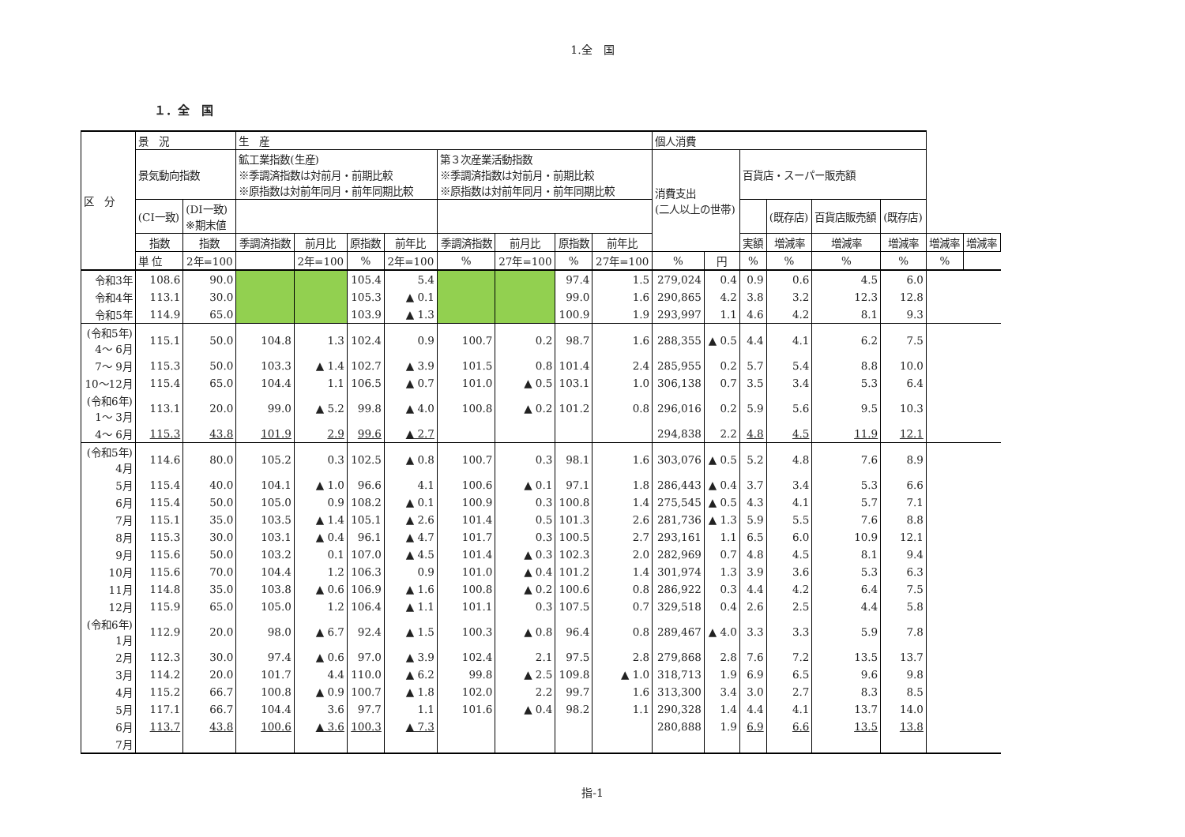1.全　国
１．全　国
| 区 分 | 景 況 | | 生 産 | | | | | | | | 個人消費 | | | | | | | |
| --- | --- | --- | --- | --- | --- | --- | --- | --- | --- | --- | --- | --- | --- | --- | --- | --- | --- | --- |
| | 景気動向指数 | | 鉱工業指数(生産) ※季調済指数は対前月・前期比較 ※原指数は対前年同月・前年同期比較 | | | | 第３次産業活動指数 ※季調済指数は対前月・前期比較 ※原指数は対前年同月・前年同期比較 | | | | 消費支出 (二人以上の世帯) | | 百貨店・スーパー販売額 | | | | | |
| | (CI一致) | (DI一致) ※期末値 | | | | | | | | | | | | (既存店) | 百貨店販売額 | (既存店) | | |
| | 指数 | 指数 | 季調済指数 | 前月比 | 原指数 | 前年比 | 季調済指数 | 前月比 | 原指数 | 前年比 | | | 実額 | 増減率 | 増減率 | 増減率 | 増減率 | 増減率 |
| | 単 位 | 2年=100 | | 2年=100 | % | 2年=100 | % | 27年=100 | % | 27年=100 | % | 円 | % | % | % | % | % | |
| 令和3年 | 108.6 | 90.0 | | | 105.4 | 5.4 | | | 97.4 | 1.5 | 279,024 | 0.4 | 0.9 | 0.6 | 4.5 | 6.0 | | |
| 令和4年 | 113.1 | 30.0 | | | 105.3 | ▲ 0.1 | | | 99.0 | 1.6 | 290,865 | 4.2 | 3.8 | 3.2 | 12.3 | 12.8 | | |
| 令和5年 | 114.9 | 65.0 | | | 103.9 | ▲ 1.3 | | | 100.9 | 1.9 | 293,997 | 1.1 | 4.6 | 4.2 | 8.1 | 9.3 | | |
| (令和5年) 4～ 6月 | 115.1 | 50.0 | 104.8 | 1.3 | 102.4 | 0.9 | 100.7 | 0.2 | 98.7 | 1.6 | 288,355 | ▲ 0.5 | 4.4 | 4.1 | 6.2 | 7.5 | | |
| 7～ 9月 | 115.3 | 50.0 | 103.3 | ▲ 1.4 | 102.7 | ▲ 3.9 | 101.5 | 0.8 | 101.4 | 2.4 | 285,955 | 0.2 | 5.7 | 5.4 | 8.8 | 10.0 | | |
| 10～12月 | 115.4 | 65.0 | 104.4 | 1.1 | 106.5 | ▲ 0.7 | 101.0 | ▲ 0.5 | 103.1 | 1.0 | 306,138 | 0.7 | 3.5 | 3.4 | 5.3 | 6.4 | | |
| (令和6年) 1～ 3月 | 113.1 | 20.0 | 99.0 | ▲ 5.2 | 99.8 | ▲ 4.0 | 100.8 | ▲ 0.2 | 101.2 | 0.8 | 296,016 | 0.2 | 5.9 | 5.6 | 9.5 | 10.3 | | |
| 4～ 6月 | 115.3 | 43.8 | 101.9 | 2.9 | 99.6 | ▲ 2.7 | | | | | 294,838 | 2.2 | 4.8 | 4.5 | 11.9 | 12.1 | | |
| (令和5年) 4月 | 114.6 | 80.0 | 105.2 | 0.3 | 102.5 | ▲ 0.8 | 100.7 | 0.3 | 98.1 | 1.6 | 303,076 | ▲ 0.5 | 5.2 | 4.8 | 7.6 | 8.9 | | |
| 5月 | 115.4 | 40.0 | 104.1 | ▲ 1.0 | 96.6 | 4.1 | 100.6 | ▲ 0.1 | 97.1 | 1.8 | 286,443 | ▲ 0.4 | 3.7 | 3.4 | 5.3 | 6.6 | | |
| 6月 | 115.4 | 50.0 | 105.0 | 0.9 | 108.2 | ▲ 0.1 | 100.9 | 0.3 | 100.8 | 1.4 | 275,545 | ▲ 0.5 | 4.3 | 4.1 | 5.7 | 7.1 | | |
| 7月 | 115.1 | 35.0 | 103.5 | ▲ 1.4 | 105.1 | ▲ 2.6 | 101.4 | 0.5 | 101.3 | 2.6 | 281,736 | ▲ 1.3 | 5.9 | 5.5 | 7.6 | 8.8 | | |
| 8月 | 115.3 | 30.0 | 103.1 | ▲ 0.4 | 96.1 | ▲ 4.7 | 101.7 | 0.3 | 100.5 | 2.7 | 293,161 | 1.1 | 6.5 | 6.0 | 10.9 | 12.1 | | |
| 9月 | 115.6 | 50.0 | 103.2 | 0.1 | 107.0 | ▲ 4.5 | 101.4 | ▲ 0.3 | 102.3 | 2.0 | 282,969 | 0.7 | 4.8 | 4.5 | 8.1 | 9.4 | | |
| 10月 | 115.6 | 70.0 | 104.4 | 1.2 | 106.3 | 0.9 | 101.0 | ▲ 0.4 | 101.2 | 1.4 | 301,974 | 1.3 | 3.9 | 3.6 | 5.3 | 6.3 | | |
| 11月 | 114.8 | 35.0 | 103.8 | ▲ 0.6 | 106.9 | ▲ 1.6 | 100.8 | ▲ 0.2 | 100.6 | 0.8 | 286,922 | 0.3 | 4.4 | 4.2 | 6.4 | 7.5 | | |
| 12月 | 115.9 | 65.0 | 105.0 | 1.2 | 106.4 | ▲ 1.1 | 101.1 | 0.3 | 107.5 | 0.7 | 329,518 | 0.4 | 2.6 | 2.5 | 4.4 | 5.8 | | |
| (令和6年) 1月 | 112.9 | 20.0 | 98.0 | ▲ 6.7 | 92.4 | ▲ 1.5 | 100.3 | ▲ 0.8 | 96.4 | 0.8 | 289,467 | ▲ 4.0 | 3.3 | 3.3 | 5.9 | 7.8 | | |
| 2月 | 112.3 | 30.0 | 97.4 | ▲ 0.6 | 97.0 | ▲ 3.9 | 102.4 | 2.1 | 97.5 | 2.8 | 279,868 | 2.8 | 7.6 | 7.2 | 13.5 | 13.7 | | |
| 3月 | 114.2 | 20.0 | 101.7 | 4.4 | 110.0 | ▲ 6.2 | 99.8 | ▲ 2.5 | 109.8 | ▲ 1.0 | 318,713 | 1.9 | 6.9 | 6.5 | 9.6 | 9.8 | | |
| 4月 | 115.2 | 66.7 | 100.8 | ▲ 0.9 | 100.7 | ▲ 1.8 | 102.0 | 2.2 | 99.7 | 1.6 | 313,300 | 3.4 | 3.0 | 2.7 | 8.3 | 8.5 | | |
| 5月 | 117.1 | 66.7 | 104.4 | 3.6 | 97.7 | 1.1 | 101.6 | ▲ 0.4 | 98.2 | 1.1 | 290,328 | 1.4 | 4.4 | 4.1 | 13.7 | 14.0 | | |
| 6月 | 113.7 | 43.8 | 100.6 | ▲ 3.6 | 100.3 | ▲ 7.3 | | | | | 280,888 | 1.9 | 6.9 | 6.6 | 13.5 | 13.8 | | |
| 7月 | | | | | | | | | | | | | | | | | | |
指-1